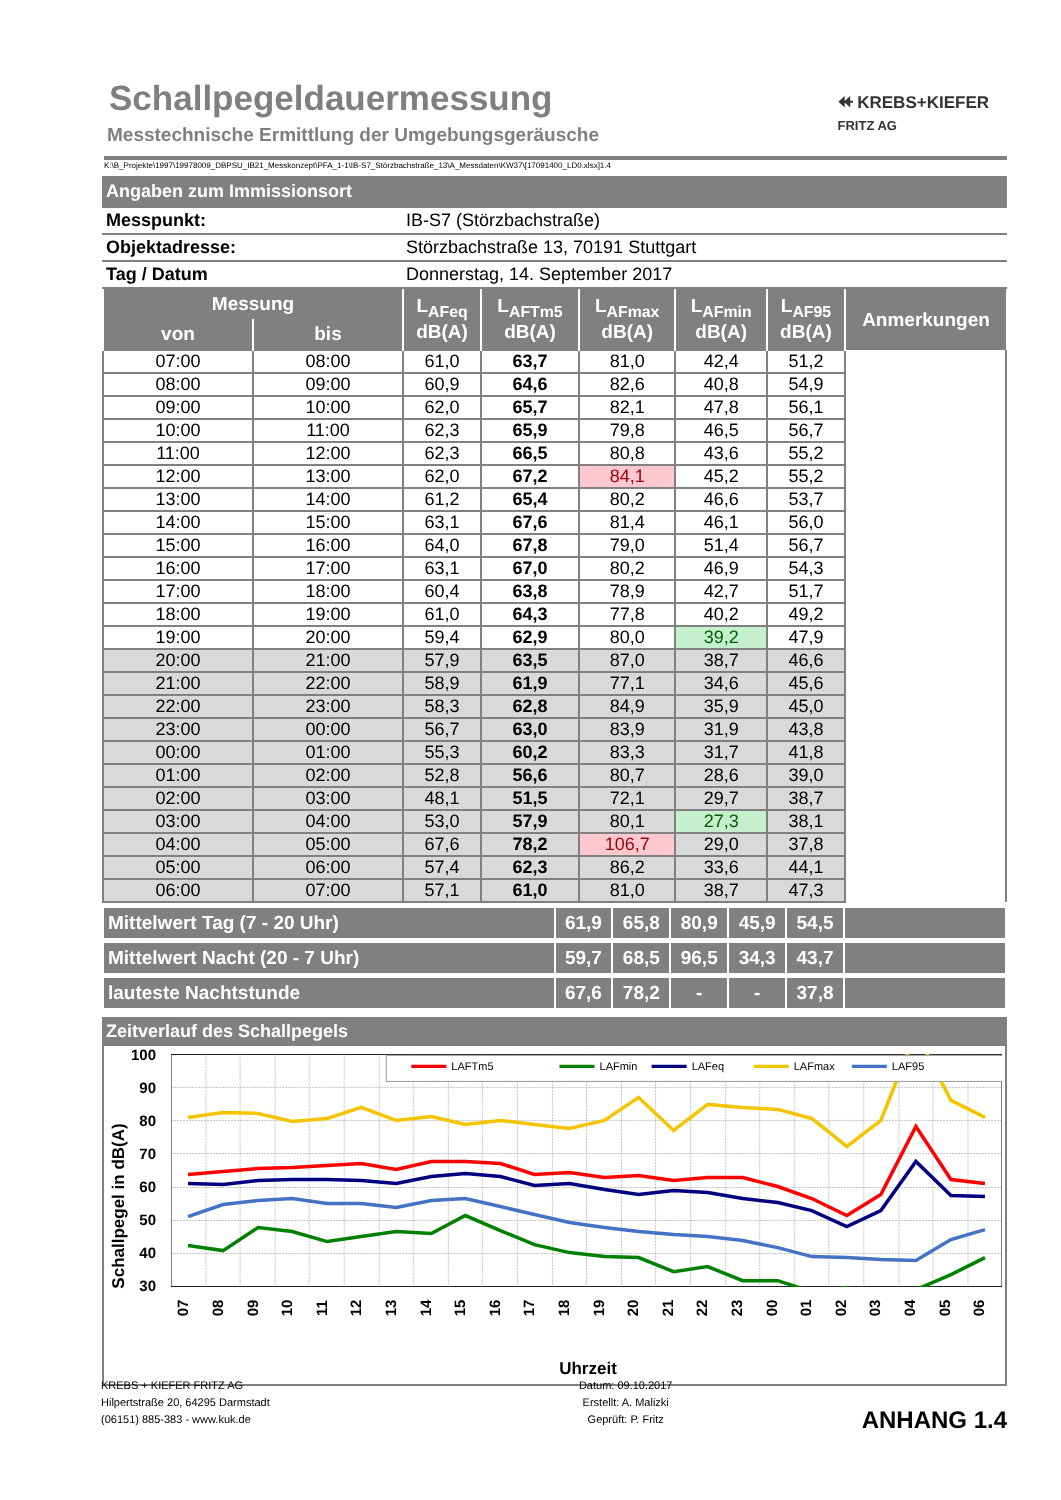Schallpegeldauermessung
Messtechnische Ermittlung der Umgebungsgeräusche
⯬ KREBS+KIEFER
FRITZ AG
K:\B_Projekte\1997\19978009_DBPSU_IB21_Messkonzept\PFA_1-1\IB-S7_Störzbachstraße_13\A_Messdaten\KW37\[17091400_LD0.xlsx]1.4
| Angaben zum Immissionsort | |
| Messpunkt: | IB-S7 (Störzbachstraße) |
| Objektadresse: | Störzbachstraße 13, 70191 Stuttgart |
| Tag / Datum | Donnerstag, 14. September 2017 |
| Messung | | L<sub>AFeq</sub> dB(A) | L<sub>AFTm5</sub> dB(A) | L<sub>AFmax</sub> dB(A) | L<sub>AFmin</sub> dB(A) | L<sub>AF95</sub> dB(A) | Anmerkungen |
| --- | --- | --- | --- | --- | --- | --- | --- |
| von | bis | | | | | | |
| 07:00 | 08:00 | 61,0 | 63,7 | 81,0 | 42,4 | 51,2 | |
| 08:00 | 09:00 | 60,9 | 64,6 | 82,6 | 40,8 | 54,9 | |
| 09:00 | 10:00 | 62,0 | 65,7 | 82,1 | 47,8 | 56,1 | |
| 10:00 | 11:00 | 62,3 | 65,9 | 79,8 | 46,5 | 56,7 | |
| 11:00 | 12:00 | 62,3 | 66,5 | 80,8 | 43,6 | 55,2 | |
| 12:00 | 13:00 | 62,0 | 67,2 | 84,1 | 45,2 | 55,2 | |
| 13:00 | 14:00 | 61,2 | 65,4 | 80,2 | 46,6 | 53,7 | |
| 14:00 | 15:00 | 63,1 | 67,6 | 81,4 | 46,1 | 56,0 | |
| 15:00 | 16:00 | 64,0 | 67,8 | 79,0 | 51,4 | 56,7 | |
| 16:00 | 17:00 | 63,1 | 67,0 | 80,2 | 46,9 | 54,3 | |
| 17:00 | 18:00 | 60,4 | 63,8 | 78,9 | 42,7 | 51,7 | |
| 18:00 | 19:00 | 61,0 | 64,3 | 77,8 | 40,2 | 49,2 | |
| 19:00 | 20:00 | 59,4 | 62,9 | 80,0 | 39,2 | 47,9 | |
| 20:00 | 21:00 | 57,9 | 63,5 | 87,0 | 38,7 | 46,6 | |
| 21:00 | 22:00 | 58,9 | 61,9 | 77,1 | 34,6 | 45,6 | |
| 22:00 | 23:00 | 58,3 | 62,8 | 84,9 | 35,9 | 45,0 | |
| 23:00 | 00:00 | 56,7 | 63,0 | 83,9 | 31,9 | 43,8 | |
| 00:00 | 01:00 | 55,3 | 60,2 | 83,3 | 31,7 | 41,8 | |
| 01:00 | 02:00 | 52,8 | 56,6 | 80,7 | 28,6 | 39,0 | |
| 02:00 | 03:00 | 48,1 | 51,5 | 72,1 | 29,7 | 38,7 | |
| 03:00 | 04:00 | 53,0 | 57,9 | 80,1 | 27,3 | 38,1 | |
| 04:00 | 05:00 | 67,6 | 78,2 | 106,7 | 29,0 | 37,8 | |
| 05:00 | 06:00 | 57,4 | 62,3 | 86,2 | 33,6 | 44,1 | |
| 06:00 | 07:00 | 57,1 | 61,0 | 81,0 | 38,7 | 47,3 | |
| Mittelwert Tag (7 - 20 Uhr) | 61,9 | 65,8 | 80,9 | 45,9 | 54,5 | |
| Mittelwert Nacht (20 - 7 Uhr) | 59,7 | 68,5 | 96,5 | 34,3 | 43,7 | |
| lauteste Nachtstunde | 67,6 | 78,2 | - | - | 37,8 | |
Zeitverlauf des Schallpegels
100
90
80
70
60
50
40
30
Schallpegel in dB(A)
LAFTm5
LAFmin
LAFeq
LAFmax
LAF95
07
08
09
10
11
12
13
14
15
16
17
18
19
20
21
22
23
00
01
02
03
04
05
06
Uhrzeit
KREBS + KIEFER FRITZ AG
Hilpertstraße 20, 64295 Darmstadt
(06151) 885-383 - www.kuk.de
Datum: 09.10.2017
Erstellt: A. Malizki
Geprüft: P. Fritz
ANHANG 1.4